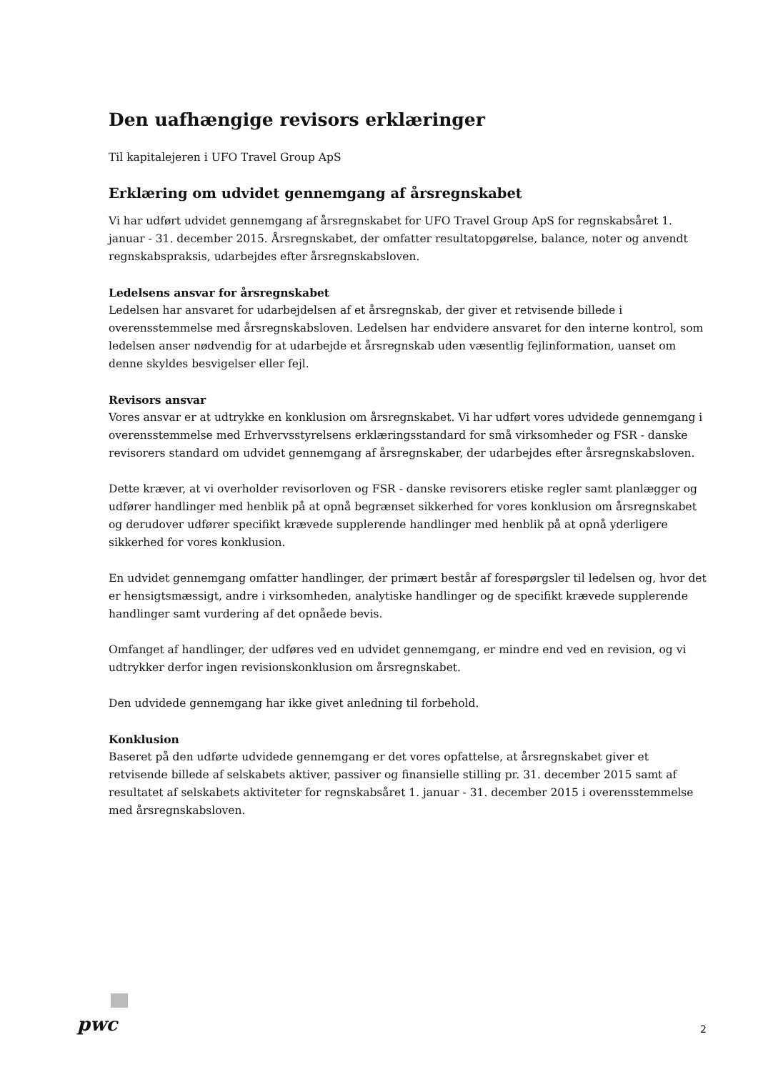Den uafhængige revisors erklæringer
Til kapitalejeren i UFO Travel Group ApS
Erklæring om udvidet gennemgang af årsregnskabet
Vi har udført udvidet gennemgang af årsregnskabet for UFO Travel Group ApS for regnskabsåret 1. januar - 31. december 2015. Årsregnskabet, der omfatter resultatopgørelse, balance, noter og anvendt regnskabspraksis, udarbejdes efter årsregnskabsloven.
Ledelsens ansvar for årsregnskabet
Ledelsen har ansvaret for udarbejdelsen af et årsregnskab, der giver et retvisende billede i overensstemmelse med årsregnskabsloven. Ledelsen har endvidere ansvaret for den interne kontrol, som ledelsen anser nødvendig for at udarbejde et årsregnskab uden væsentlig fejlinformation, uanset om denne skyldes besvigelser eller fejl.
Revisors ansvar
Vores ansvar er at udtrykke en konklusion om årsregnskabet. Vi har udført vores udvidede gennemgang i overensstemmelse med Erhvervsstyrelsens erklæringsstandard for små virksomheder og FSR - danske revisorers standard om udvidet gennemgang af årsregnskaber, der udarbejdes efter årsregnskabsloven.
Dette kræver, at vi overholder revisorloven og FSR - danske revisorers etiske regler samt planlægger og udfører handlinger med henblik på at opnå begrænset sikkerhed for vores konklusion om årsregnskabet og derudover udfører specifikt krævede supplerende handlinger med henblik på at opnå yderligere sikkerhed for vores konklusion.
En udvidet gennemgang omfatter handlinger, der primært består af forespørgsler til ledelsen og, hvor det er hensigtsmæssigt, andre i virksomheden, analytiske handlinger og de specifikt krævede supplerende handlinger samt vurdering af det opnåede bevis.
Omfanget af handlinger, der udføres ved en udvidet gennemgang, er mindre end ved en revision, og vi udtrykker derfor ingen revisionskonklusion om årsregnskabet.
Den udvidede gennemgang har ikke givet anledning til forbehold.
Konklusion
Baseret på den udførte udvidede gennemgang er det vores opfattelse, at årsregnskabet giver et retvisende billede af selskabets aktiver, passiver og finansielle stilling pr. 31. december 2015 samt af resultatet af selskabets aktiviteter for regnskabsåret 1. januar - 31. december 2015 i overensstemmelse med årsregnskabsloven.
pwc 2